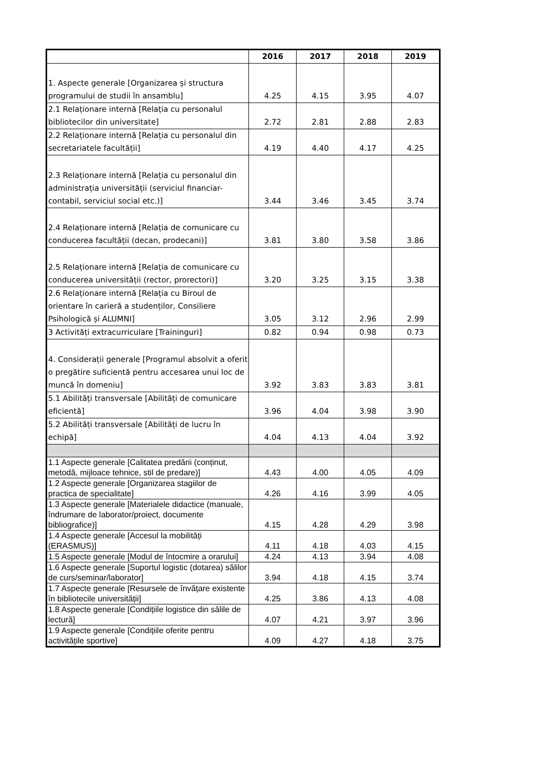| | 2016 | 2017 | 2018 | 2019 |
| --- | --- | --- | --- | --- |
| 1. Aspecte generale [Organizarea și structura programului de studii în ansamblu] | 4.25 | 4.15 | 3.95 | 4.07 |
| 2.1 Relaționare internă [Relația cu personalul bibliotecilor din universitate] | 2.72 | 2.81 | 2.88 | 2.83 |
| 2.2 Relaționare internă [Relația cu personalul din secretariatele facultății] | 4.19 | 4.40 | 4.17 | 4.25 |
| 2.3 Relaționare internă [Relația cu personalul din administrația universității (serviciul financiar-contabil, serviciul social etc.)] | 3.44 | 3.46 | 3.45 | 3.74 |
| 2.4 Relaționare internă [Relația de comunicare cu conducerea facultății (decan, prodecani)] | 3.81 | 3.80 | 3.58 | 3.86 |
| 2.5 Relaționare internă [Relația de comunicare cu conducerea universității (rector, prorectori)] | 3.20 | 3.25 | 3.15 | 3.38 |
| 2.6 Relaționare internă [Relația cu Biroul de orientare în carieră a studenților, Consiliere Psihologică și ALUMNI] | 3.05 | 3.12 | 2.96 | 2.99 |
| 3 Activități extracurriculare [Traininguri] | 0.82 | 0.94 | 0.98 | 0.73 |
| 4. Considerații generale [Programul absolvit a oferit o pregătire suficientă pentru accesarea unui loc de muncă în domeniu] | 3.92 | 3.83 | 3.83 | 3.81 |
| 5.1 Abilități transversale [Abilități de comunicare eficientă] | 3.96 | 4.04 | 3.98 | 3.90 |
| 5.2 Abilități transversale [Abilități de lucru în echipă] | 4.04 | 4.13 | 4.04 | 3.92 |
| 1.1 Aspecte generale [Calitatea predării (conținut, metodă, mijloace tehnice, stil de predare)] | 4.43 | 4.00 | 4.05 | 4.09 |
| 1.2 Aspecte generale [Organizarea stagiilor de practica de specialitate] | 4.26 | 4.16 | 3.99 | 4.05 |
| 1.3 Aspecte generale [Materialele didactice (manuale, îndrumare de laborator/proiect, documente bibliografice)] | 4.15 | 4.28 | 4.29 | 3.98 |
| 1.4 Aspecte generale [Accesul la mobilități (ERASMUS)] | 4.11 | 4.18 | 4.03 | 4.15 |
| 1.5 Aspecte generale [Modul de întocmire a orarului] | 4.24 | 4.13 | 3.94 | 4.08 |
| 1.6 Aspecte generale [Suportul logistic (dotarea) sălilor de curs/seminar/laborator] | 3.94 | 4.18 | 4.15 | 3.74 |
| 1.7 Aspecte generale [Resursele de învățare existente în bibliotecile universității] | 4.25 | 3.86 | 4.13 | 4.08 |
| 1.8 Aspecte generale [Condițiile logistice din sălile de lectură] | 4.07 | 4.21 | 3.97 | 3.96 |
| 1.9 Aspecte generale [Condițiile oferite pentru activitățile sportive] | 4.09 | 4.27 | 4.18 | 3.75 |